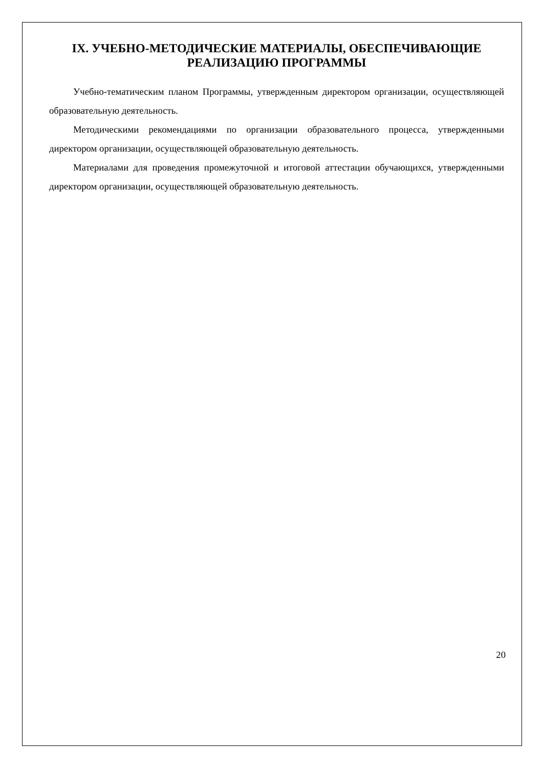IX. УЧЕБНО-МЕТОДИЧЕСКИЕ МАТЕРИАЛЫ, ОБЕСПЕЧИВАЮЩИЕ РЕАЛИЗАЦИЮ ПРОГРАММЫ
Учебно-тематическим планом Программы, утвержденным директором организации, осуществляющей образовательную деятельность.
Методическими рекомендациями по организации образовательного процесса, утвержденными директором организации, осуществляющей образовательную деятельность.
Материалами для проведения промежуточной и итоговой аттестации обучающихся, утвержденными директором организации, осуществляющей образовательную деятельность.
20